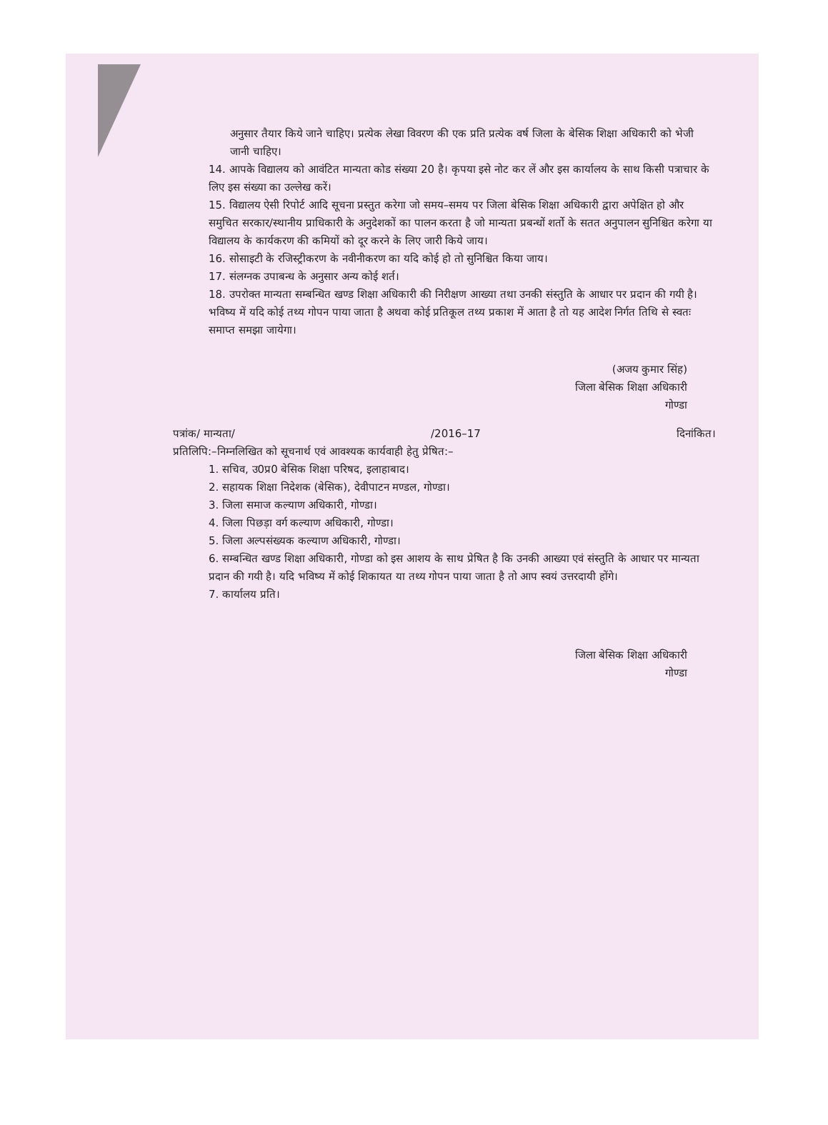अनुसार तैयार किये जाने चाहिए। प्रत्येक लेखा विवरण की एक प्रति प्रत्येक वर्ष जिला के बेसिक शिक्षा अधिकारी को भेजी जानी चाहिए।
14. आपके विद्यालय को आवंटित मान्यता कोड संख्या 20 है। कृपया इसे नोट कर लें और इस कार्यालय के साथ किसी पत्राचार के लिए इस संख्या का उल्लेख करें।
15. विद्यालय ऐसी रिपोर्ट आदि सूचना प्रस्तुत करेगा जो समय–समय पर जिला बेसिक शिक्षा अधिकारी द्वारा अपेक्षित हो और समुचित सरकार/स्थानीय प्राधिकारी के अनुदेशकों का पालन करता है जो मान्यता प्रबन्धों शर्तो के सतत अनुपालन सुनिश्चित करेगा या विद्यालय के कार्यकरण की कमियों को दूर करने के लिए जारी किये जाय।
16. सोसाइटी के रजिस्ट्रीकरण के नवीनीकरण का यदि कोई हो तो सुनिश्चित किया जाय।
17. संलग्नक उपाबन्ध के अनुसार अन्य कोई शर्त।
18. उपरोक्त मान्यता सम्बन्धित खण्ड शिक्षा अधिकारी की निरीक्षण आख्या तथा उनकी संस्तुति के आधार पर प्रदान की गयी है। भविष्य में यदि कोई तथ्य गोपन पाया जाता है अथवा कोई प्रतिकूल तथ्य प्रकाश में आता है तो यह आदेश निर्गत तिथि से स्वतः समाप्त समझा जायेगा।
(अजय कुमार सिंह)
जिला बेसिक शिक्षा अधिकारी
गोण्डा
पत्रांक/ मान्यता/ /2016–17 दिनांकित।
प्रतिलिपि:–निम्नलिखित को सूचनार्थ एवं आवश्यक कार्यवाही हेतु प्रेषित:–
1. सचिव, उ0प्र0 बेसिक शिक्षा परिषद, इलाहाबाद।
2. सहायक शिक्षा निदेशक (बेसिक), देवीपाटन मण्डल, गोण्डा।
3. जिला समाज कल्याण अधिकारी, गोण्डा।
4. जिला पिछड़ा वर्ग कल्याण अधिकारी, गोण्डा।
5. जिला अल्पसंख्यक कल्याण अधिकारी, गोण्डा।
6. सम्बन्धित खण्ड शिक्षा अधिकारी, गोण्डा को इस आशय के साथ प्रेषित है कि उनकी आख्या एवं संस्तुति के आधार पर मान्यता प्रदान की गयी है। यदि भविष्य में कोई शिकायत या तथ्य गोपन पाया जाता है तो आप स्वयं उत्तरदायी होंगे।
7. कार्यालय प्रति।
जिला बेसिक शिक्षा अधिकारी
गोण्डा